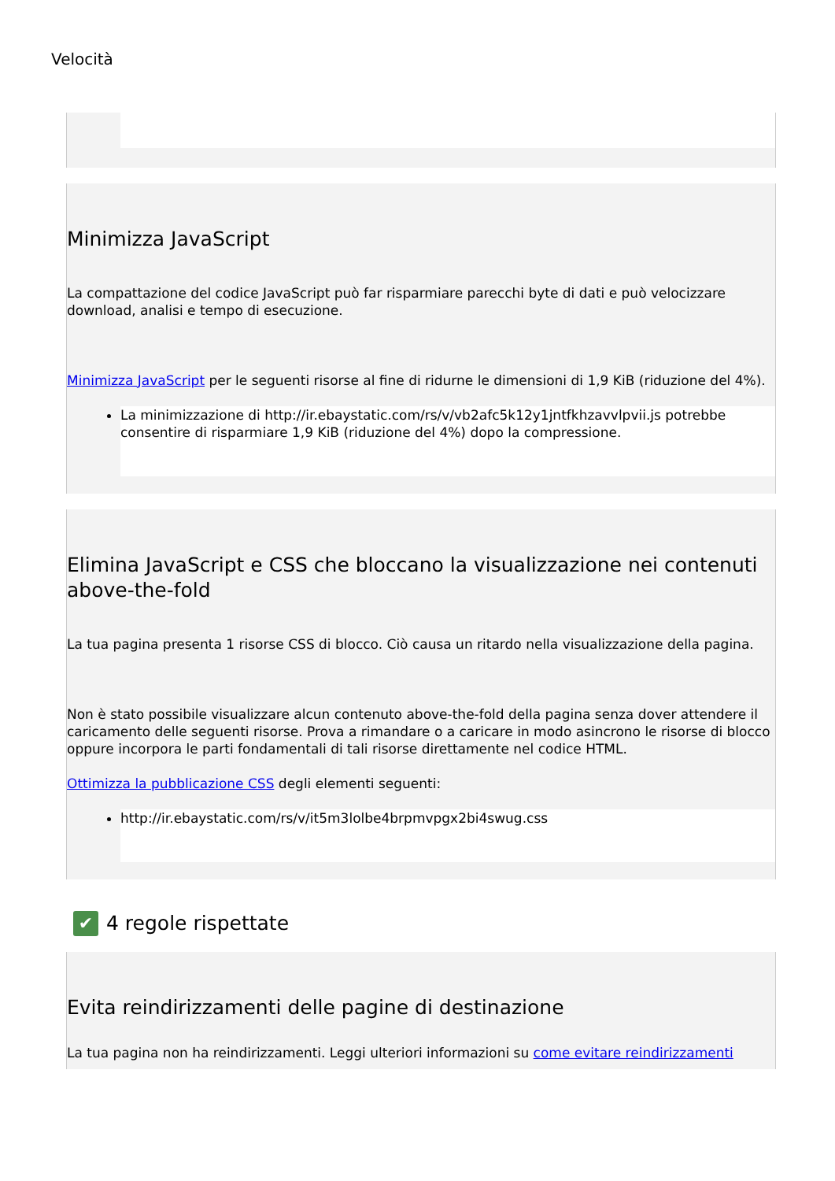Velocità
Minimizza JavaScript
La compattazione del codice JavaScript può far risparmiare parecchi byte di dati e può velocizzare download, analisi e tempo di esecuzione.
Minimizza JavaScript per le seguenti risorse al fine di ridurne le dimensioni di 1,9 KiB (riduzione del 4%).
La minimizzazione di http://ir.ebaystatic.com/rs/v/vb2afc5k12y1jntfkhzavvlpvii.js potrebbe consentire di risparmiare 1,9 KiB (riduzione del 4%) dopo la compressione.
Elimina JavaScript e CSS che bloccano la visualizzazione nei contenuti above-the-fold
La tua pagina presenta 1 risorse CSS di blocco. Ciò causa un ritardo nella visualizzazione della pagina.
Non è stato possibile visualizzare alcun contenuto above-the-fold della pagina senza dover attendere il caricamento delle seguenti risorse. Prova a rimandare o a caricare in modo asincrono le risorse di blocco oppure incorpora le parti fondamentali di tali risorse direttamente nel codice HTML.
Ottimizza la pubblicazione CSS degli elementi seguenti:
http://ir.ebaystatic.com/rs/v/it5m3lolbe4brpmvpgx2bi4swug.css
✔ 4 regole rispettate
Evita reindirizzamenti delle pagine di destinazione
La tua pagina non ha reindirizzamenti. Leggi ulteriori informazioni su come evitare reindirizzamenti